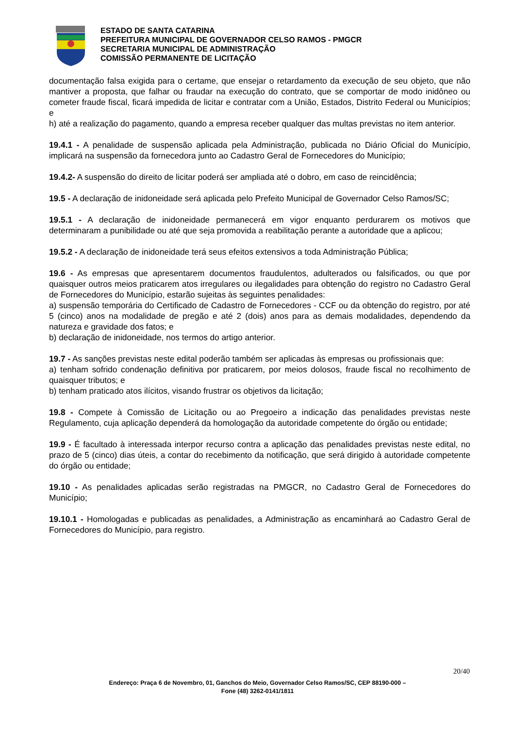ESTADO DE SANTA CATARINA
PREFEITURA MUNICIPAL DE GOVERNADOR CELSO RAMOS - PMGCR
SECRETARIA MUNICIPAL DE ADMINISTRAÇÃO
COMISSÃO PERMANENTE DE LICITAÇÃO
documentação falsa exigida para o certame, que ensejar o retardamento da execução de seu objeto, que não mantiver a proposta, que falhar ou fraudar na execução do contrato, que se comportar de modo inidôneo ou cometer fraude fiscal, ficará impedida de licitar e contratar com a União, Estados, Distrito Federal ou Municípios; e
h) até a realização do pagamento, quando a empresa receber qualquer das multas previstas no item anterior.
19.4.1 - A penalidade de suspensão aplicada pela Administração, publicada no Diário Oficial do Município, implicará na suspensão da fornecedora junto ao Cadastro Geral de Fornecedores do Município;
19.4.2- A suspensão do direito de licitar poderá ser ampliada até o dobro, em caso de reincidência;
19.5 - A declaração de inidoneidade será aplicada pelo Prefeito Municipal de Governador Celso Ramos/SC;
19.5.1 - A declaração de inidoneidade permanecerá em vigor enquanto perdurarem os motivos que determinaram a punibilidade ou até que seja promovida a reabilitação perante a autoridade que a aplicou;
19.5.2 - A declaração de inidoneidade terá seus efeitos extensivos a toda Administração Pública;
19.6 - As empresas que apresentarem documentos fraudulentos, adulterados ou falsificados, ou que por quaisquer outros meios praticarem atos irregulares ou ilegalidades para obtenção do registro no Cadastro Geral de Fornecedores do Município, estarão sujeitas às seguintes penalidades:
a) suspensão temporária do Certificado de Cadastro de Fornecedores - CCF ou da obtenção do registro, por até 5 (cinco) anos na modalidade de pregão e até 2 (dois) anos para as demais modalidades, dependendo da natureza e gravidade dos fatos; e
b) declaração de inidoneidade, nos termos do artigo anterior.
19.7 - As sanções previstas neste edital poderão também ser aplicadas às empresas ou profissionais que:
a) tenham sofrido condenação definitiva por praticarem, por meios dolosos, fraude fiscal no recolhimento de quaisquer tributos; e
b) tenham praticado atos ilícitos, visando frustrar os objetivos da licitação;
19.8 - Compete à Comissão de Licitação ou ao Pregoeiro a indicação das penalidades previstas neste Regulamento, cuja aplicação dependerá da homologação da autoridade competente do órgão ou entidade;
19.9 - É facultado à interessada interpor recurso contra a aplicação das penalidades previstas neste edital, no prazo de 5 (cinco) dias úteis, a contar do recebimento da notificação, que será dirigido à autoridade competente do órgão ou entidade;
19.10 - As penalidades aplicadas serão registradas na PMGCR, no Cadastro Geral de Fornecedores do Município;
19.10.1 - Homologadas e publicadas as penalidades, a Administração as encaminhará ao Cadastro Geral de Fornecedores do Município, para registro.
20/40
Endereço: Praça 6 de Novembro, 01, Ganchos do Meio, Governador Celso Ramos/SC, CEP 88190-000 –
Fone (48) 3262-0141/1811